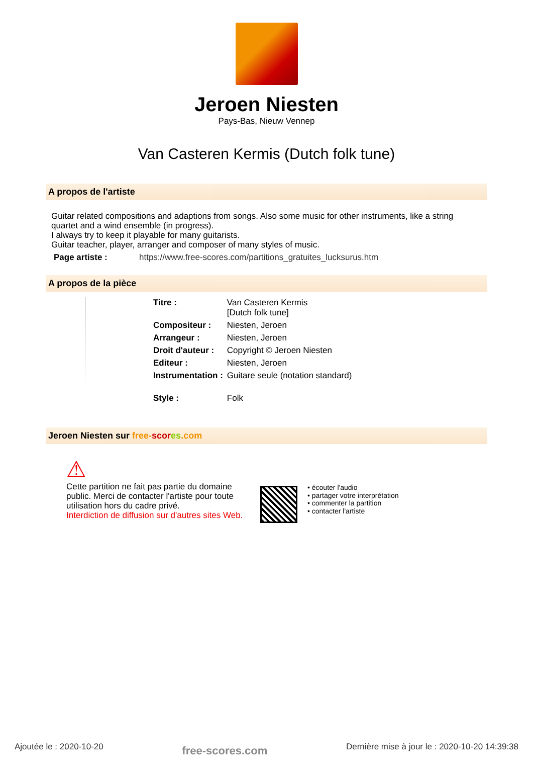Jeroen Niesten
Pays-Bas, Nieuw Vennep
Van Casteren Kermis (Dutch folk tune)
A propos de l'artiste
Guitar related compositions and adaptions from songs. Also some music for other instruments, like a string quartet and a wind ensemble (in progress).
I always try to keep it playable for many guitarists.
Guitar teacher, player, arranger and composer of many styles of music.
Page artiste : https://www.free-scores.com/partitions_gratuites_lucksurus.htm
A propos de la pièce
| Titre : | Van Casteren Kermis [Dutch folk tune] |
| Compositeur : | Niesten, Jeroen |
| Arrangeur : | Niesten, Jeroen |
| Droit d'auteur : | Copyright © Jeroen Niesten |
| Editeur : | Niesten, Jeroen |
| Instrumentation : | Guitare seule (notation standard) |
| Style : | Folk |
Jeroen Niesten sur free-scor es.com
⚠
Cette partition ne fait pas partie du domaine public. Merci de contacter l'artiste pour toute utilisation hors du cadre privé.
Interdiction de diffusion sur d'autres sites Web.
• écouter l'audio
• partager votre interprétation
• commenter la partition
• contacter l'artiste
Ajoutée le : 2020-10-20 free-scores.com Dernière mise à jour le : 2020-10-20 14:39:38